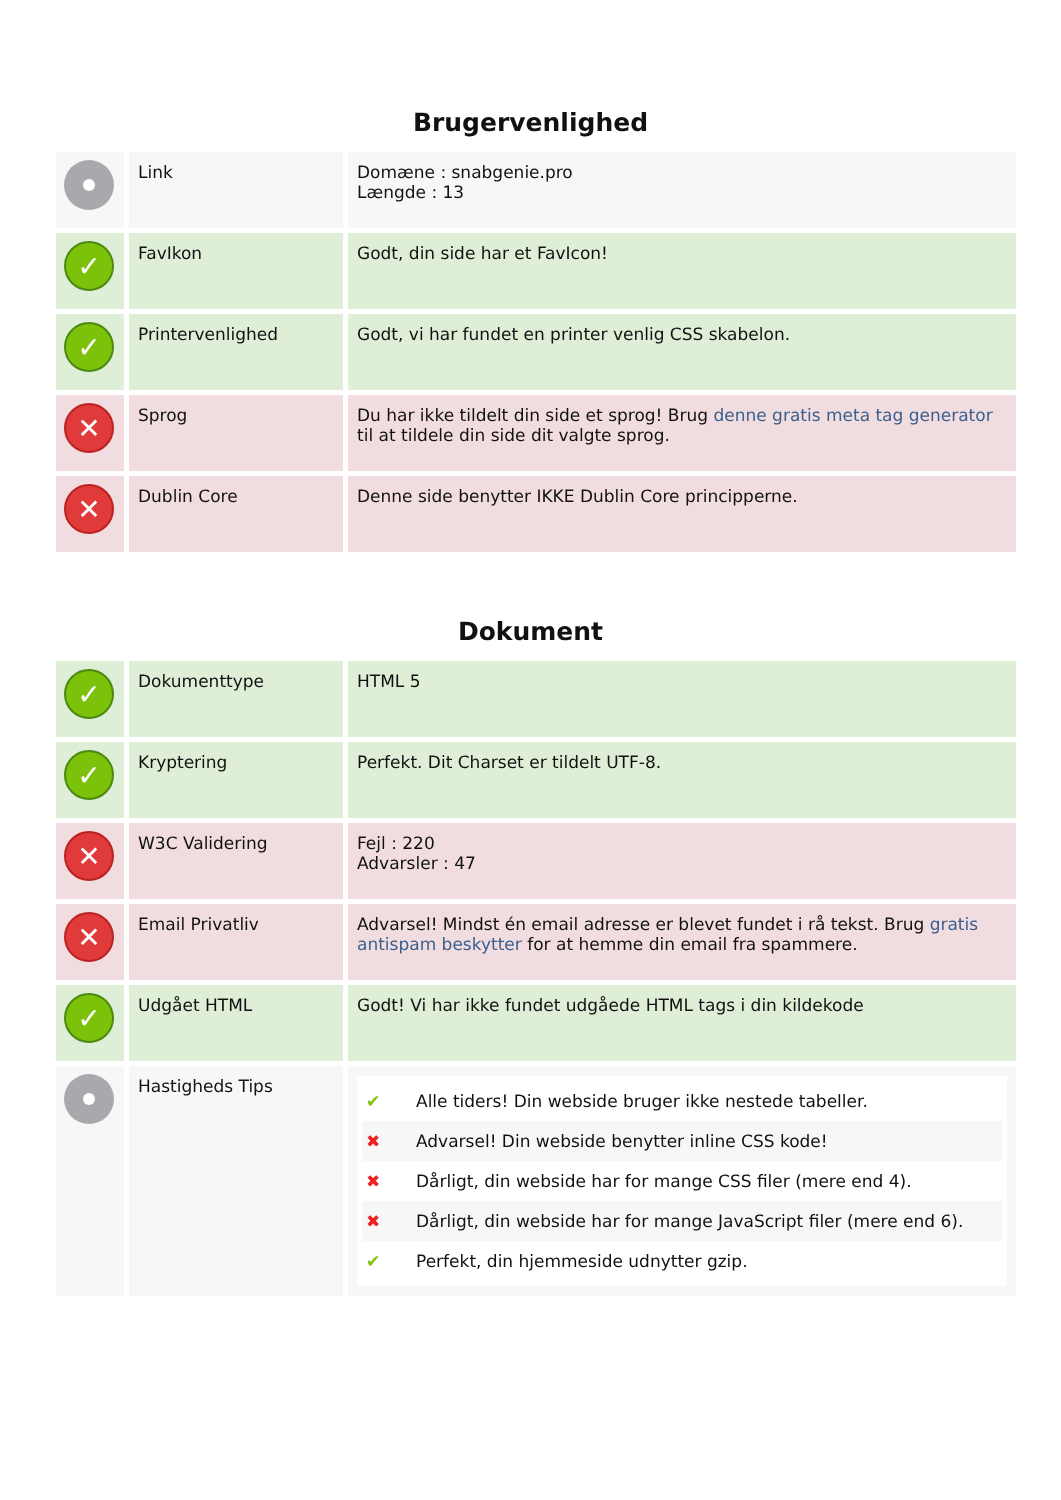Brugervenlighed
| | Link | Domæne : snabgenie.pro Længde : 13 |
| ✓ | FavIkon | Godt, din side har et FavIcon! |
| ✓ | Printervenlighed | Godt, vi har fundet en printer venlig CSS skabelon. |
| ✕ | Sprog | Du har ikke tildelt din side et sprog! Brug denne gratis meta tag generator til at tildele din side dit valgte sprog. |
| ✕ | Dublin Core | Denne side benytter IKKE Dublin Core principperne. |
Dokument
| ✓ | Dokumenttype | HTML 5 |
| ✓ | Kryptering | Perfekt. Dit Charset er tildelt UTF-8. |
| ✕ | W3C Validering | Fejl : 220 Advarsler : 47 |
| ✕ | Email Privatliv | Advarsel! Mindst én email adresse er blevet fundet i rå tekst. Brug gratis antispam beskytter for at hemme din email fra spammere. |
| ✓ | Udgået HTML | Godt! Vi har ikke fundet udgåede HTML tags i din kildekode |
| | Hastigheds Tips | ✔ Alle tiders! Din webside bruger ikke nestede tabeller. ✖ Advarsel! Din webside benytter inline CSS kode! ✖ Dårligt, din webside har for mange CSS filer (mere end 4). ✖ Dårligt, din webside har for mange JavaScript filer (mere end 6). ✔ Perfekt, din hjemmeside udnytter gzip. |